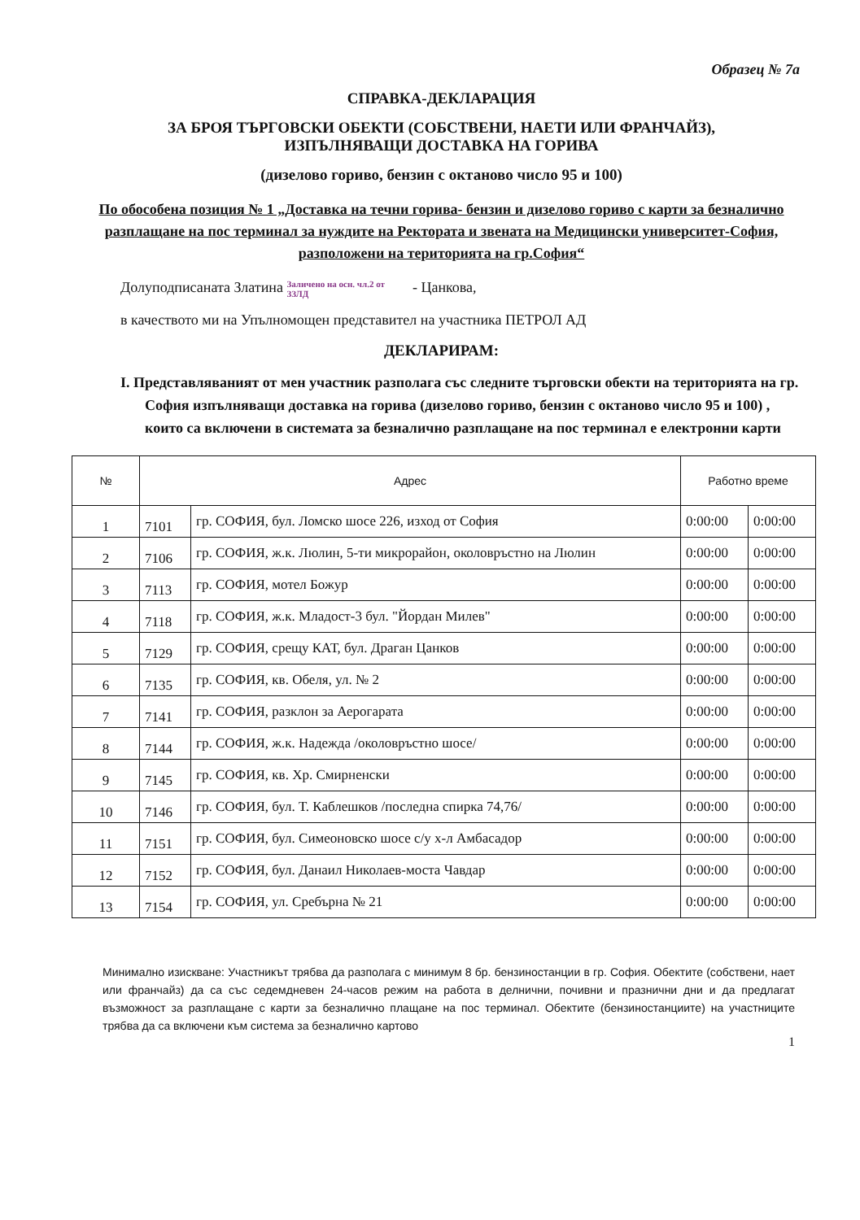Образец № 7а
СПРАВКА-ДЕКЛАРАЦИЯ
ЗА БРОЯ ТЪРГОВСКИ ОБЕКТИ (СОБСТВЕНИ, НАЕТИ ИЛИ ФРАНЧАЙЗ),
ИЗПЪЛНЯВАЩИ ДОСТАВКА НА ГОРИВА
(дизелово гориво, бензин с октаново число 95 и 100)
По обособена позиция № 1 „Доставка на течни горива- бензин и дизелово гориво с карти за безналично разплащане на пос терминал за нуждите на Ректората и звената на Медицински университет-София, разположени на територията на гр.София“
Долуподписаната Златина Заличено на осн. чл.2 от ЗЗЛД - Цанкова,
в качеството ми на Упълномощен представител на участника ПЕТРОЛ АД
ДЕКЛАРИРАМ:
I. Представляваният от мен участник разполага със следните търговски обекти на територията на гр. София изпълняващи доставка на горива (дизелово гориво, бензин с октаново число 95 и 100) , които са включени в системата за безналично разплащане на пос терминал е електронни карти
| № | Адрес | | Работно време | |
| --- | --- | --- | --- | --- |
| 1 | 7101 | гр. СОФИЯ, бул. Ломско шосе 226, изход от София | 0:00:00 | 0:00:00 |
| 2 | 7106 | гр. СОФИЯ, ж.к. Люлин, 5-ти микрорайон, околовръстно на Люлин | 0:00:00 | 0:00:00 |
| 3 | 7113 | гр. СОФИЯ, мотел Божур | 0:00:00 | 0:00:00 |
| 4 | 7118 | гр. СОФИЯ, ж.к. Младост-3 бул. "Йордан Милев" | 0:00:00 | 0:00:00 |
| 5 | 7129 | гр. СОФИЯ, срещу КАТ, бул. Драган Цанков | 0:00:00 | 0:00:00 |
| 6 | 7135 | гр. СОФИЯ, кв. Обеля, ул. № 2 | 0:00:00 | 0:00:00 |
| 7 | 7141 | гр. СОФИЯ, разклон за Аерогарата | 0:00:00 | 0:00:00 |
| 8 | 7144 | гр. СОФИЯ, ж.к. Надежда /околовръстно шосе/ | 0:00:00 | 0:00:00 |
| 9 | 7145 | гр. СОФИЯ, кв. Хр. Смирненски | 0:00:00 | 0:00:00 |
| 10 | 7146 | гр. СОФИЯ, бул. Т. Каблешков /последна спирка 74,76/ | 0:00:00 | 0:00:00 |
| 11 | 7151 | гр. СОФИЯ, бул. Симеоновско шосе с/у х-л Амбасадор | 0:00:00 | 0:00:00 |
| 12 | 7152 | гр. СОФИЯ, бул. Данаил Николаев-моста Чавдар | 0:00:00 | 0:00:00 |
| 13 | 7154 | гр. СОФИЯ, ул. Сребърна № 21 | 0:00:00 | 0:00:00 |
Минимално изискване: Участникът трябва да разполага с минимум 8 бр. бензиностанции в гр. София. Обектите (собствени, нает или франчайз) да са със седемдневен 24-часов режим на работа в делнични, почивни и празнични дни и да предлагат възможност за разплащане с карти за безналично плащане на пос терминал. Обектите (бензиностанциите) на участниците трябва да са включени към система за безналично картово
1